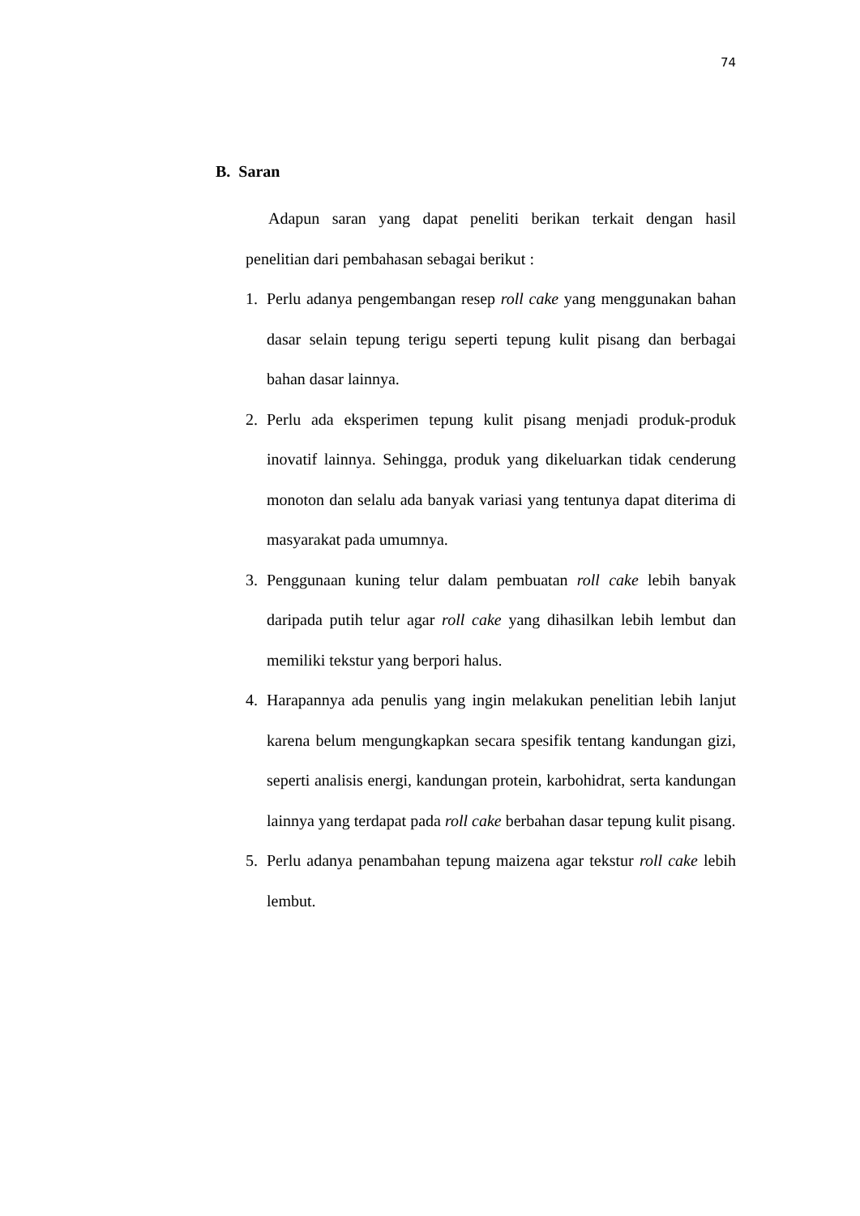74
B. Saran
Adapun saran yang dapat peneliti berikan terkait dengan hasil penelitian dari pembahasan sebagai berikut :
1. Perlu adanya pengembangan resep roll cake yang menggunakan bahan dasar selain tepung terigu seperti tepung kulit pisang dan berbagai bahan dasar lainnya.
2. Perlu ada eksperimen tepung kulit pisang menjadi produk-produk inovatif lainnya. Sehingga, produk yang dikeluarkan tidak cenderung monoton dan selalu ada banyak variasi yang tentunya dapat diterima di masyarakat pada umumnya.
3. Penggunaan kuning telur dalam pembuatan roll cake lebih banyak daripada putih telur agar roll cake yang dihasilkan lebih lembut dan memiliki tekstur yang berpori halus.
4. Harapannya ada penulis yang ingin melakukan penelitian lebih lanjut karena belum mengungkapkan secara spesifik tentang kandungan gizi, seperti analisis energi, kandungan protein, karbohidrat, serta kandungan lainnya yang terdapat pada roll cake berbahan dasar tepung kulit pisang.
5. Perlu adanya penambahan tepung maizena agar tekstur roll cake lebih lembut.